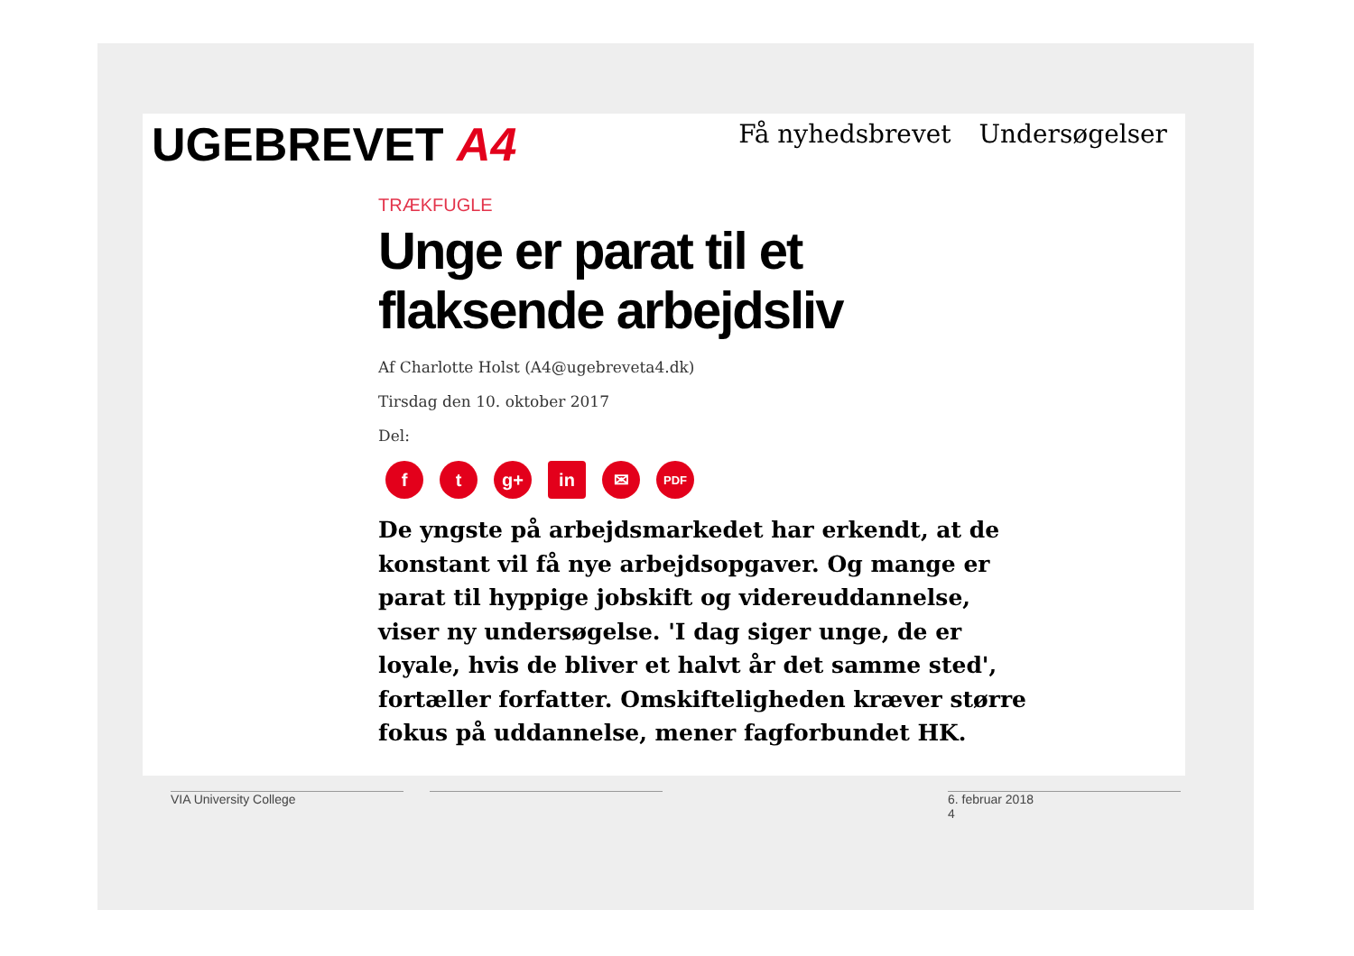UGEBREVET A4 Få nyhedsbrevet Undersøgelser
TRÆKFUGLE
Unge er parat til et flaksende arbejdsliv
Af Charlotte Holst (A4@ugebreveta4.dk)
Tirsdag den 10. oktober 2017
Del:
f t g+ in ✉
PDF
De yngste på arbejdsmarkedet har erkendt, at de konstant vil få nye arbejdsopgaver. Og mange er parat til hyppige jobskift og videreuddannelse, viser ny undersøgelse. 'I dag siger unge, de er loyale, hvis de bliver et halvt år det samme sted', fortæller forfatter. Omskifteligheden kræver større fokus på uddannelse, mener fagforbundet HK.
VIA University College
6. februar 2018
4